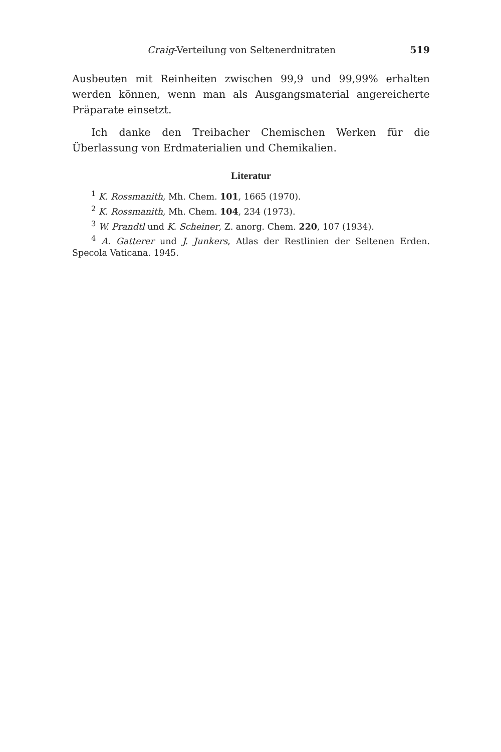Craig-Verteilung von Seltenerdnitraten 519
Ausbeuten mit Reinheiten zwischen 99,9 und 99,99% erhalten werden können, wenn man als Ausgangsmaterial angereicherte Präparate einsetzt.
Ich danke den Treibacher Chemischen Werken für die Überlassung von Erdmaterialien und Chemikalien.
Literatur
<sup>1</sup> K. Rossmanith, Mh. Chem. 101, 1665 (1970).
<sup>2</sup> K. Rossmanith, Mh. Chem. 104, 234 (1973).
<sup>3</sup> W. Prandtl und K. Scheiner, Z. anorg. Chem. 220, 107 (1934).
<sup>4</sup> A. Gatterer und J. Junkers, Atlas der Restlinien der Seltenen Erden. Specola Vaticana. 1945.